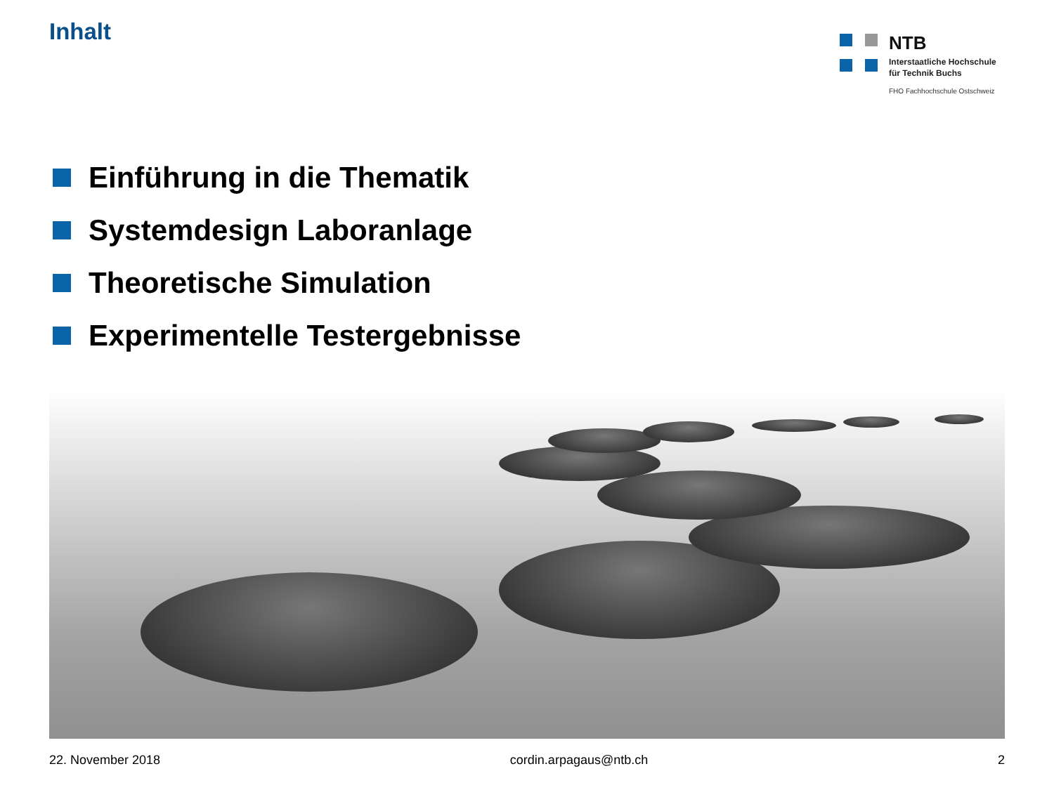Inhalt
NTB
Interstaatliche Hochschule
für Technik Buchs
FHO Fachhochschule Ostschweiz
Einführung in die Thematik
Systemdesign Laboranlage
Theoretische Simulation
Experimentelle Testergebnisse
22. November 2018 cordin.arpagaus@ntb.ch 2